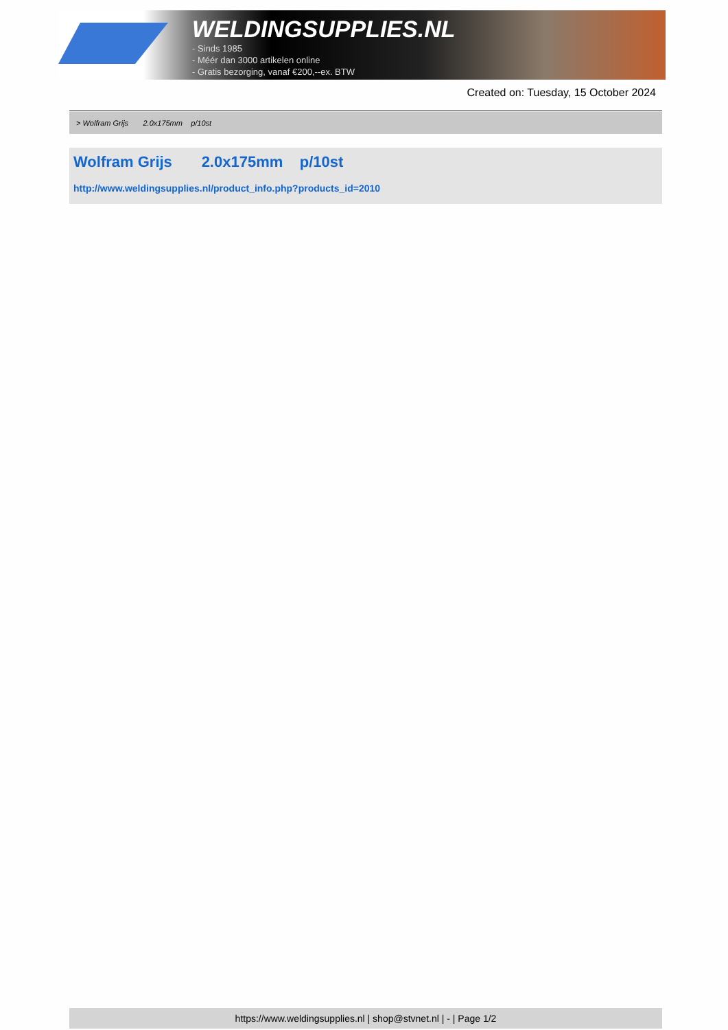WELDINGSUPPLIES.NL
- Sinds 1985
- Méér dan 3000 artikelen online
- Gratis bezorging, vanaf €200,--ex. BTW
Created on: Tuesday, 15 October 2024
> Wolfram Grijs 2.0x175mm p/10st
Wolfram Grijs 2.0x175mm p/10st
http://www.weldingsupplies.nl/product_info.php?products_id=2010
https://www.weldingsupplies.nl | shop@stvnet.nl | - | Page 1/2